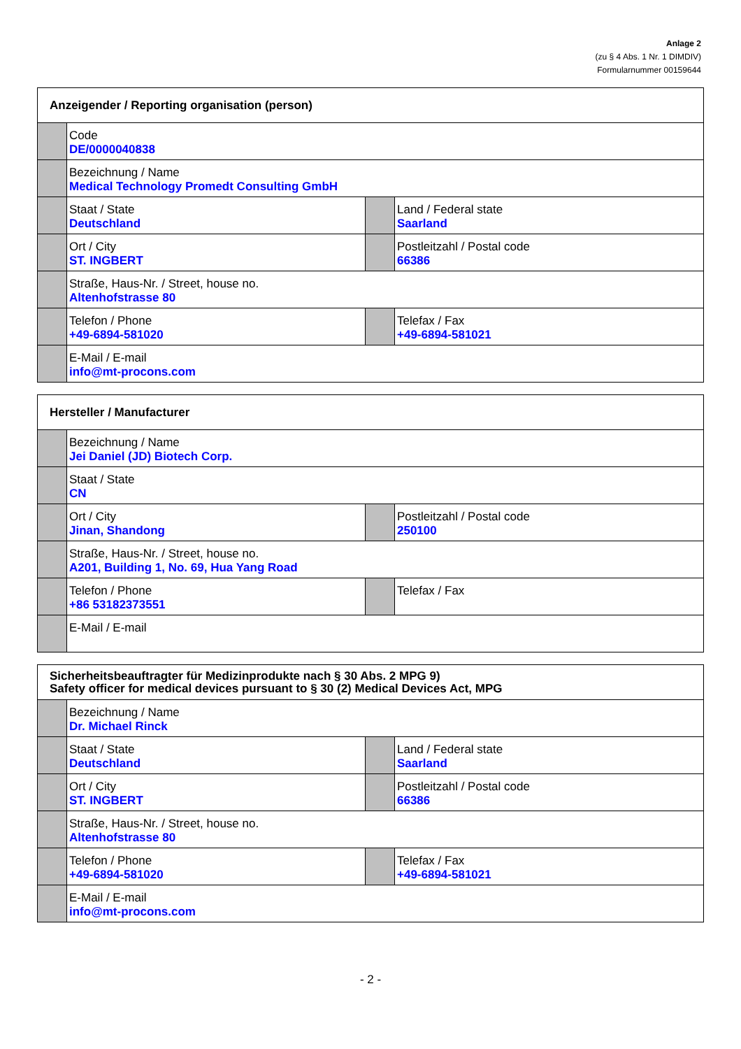Anlage 2
(zu § 4 Abs. 1 Nr. 1 DIMDIV)
Formularnummer 00159644
| Anzeigender / Reporting organisation (person) | | | |
| | Code DE/0000040838 | | |
| | Bezeichnung / Name Medical Technology Promedt Consulting GmbH | | |
| | Staat / State Deutschland | | Land / Federal state Saarland |
| | Ort / City ST. INGBERT | | Postleitzahl / Postal code 66386 |
| | Straße, Haus-Nr. / Street, house no. Altenhofstrasse 80 | | |
| | Telefon / Phone +49-6894-581020 | | Telefax / Fax +49-6894-581021 |
| | E-Mail / E-mail info@mt-procons.com | | |
| Hersteller / Manufacturer | | | |
| | Bezeichnung / Name Jei Daniel (JD) Biotech Corp. | | |
| | Staat / State CN | | |
| | Ort / City Jinan, Shandong | | Postleitzahl / Postal code 250100 |
| | Straße, Haus-Nr. / Street, house no. A201, Building 1, No. 69, Hua Yang Road | | |
| | Telefon / Phone +86 53182373551 | | Telefax / Fax |
| | E-Mail / E-mail | | |
| Sicherheitsbeauftragter für Medizinprodukte nach § 30 Abs. 2 MPG 9) Safety officer for medical devices pursuant to § 30 (2) Medical Devices Act, MPG | | | |
| | Bezeichnung / Name Dr. Michael Rinck | | |
| | Staat / State Deutschland | | Land / Federal state Saarland |
| | Ort / City ST. INGBERT | | Postleitzahl / Postal code 66386 |
| | Straße, Haus-Nr. / Street, house no. Altenhofstrasse 80 | | |
| | Telefon / Phone +49-6894-581020 | | Telefax / Fax +49-6894-581021 |
| | E-Mail / E-mail info@mt-procons.com | | |
- 2 -